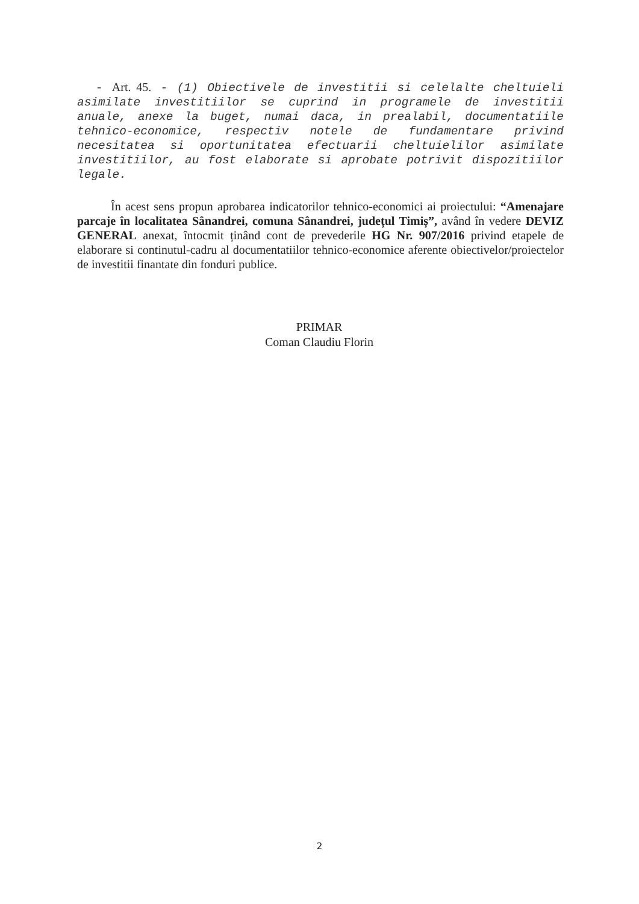- Art. 45. - (1) Obiectivele de investitii si celelalte cheltuieli asimilate investitiilor se cuprind in programele de investitii anuale, anexe la buget, numai daca, in prealabil, documentatiile tehnico-economice, respectiv notele de fundamentare privind necesitatea si oportunitatea efectuarii cheltuielilor asimilate investitiilor, au fost elaborate si aprobate potrivit dispozitiilor legale.
În acest sens propun aprobarea indicatorilor tehnico-economici ai proiectului: “Amenajare parcaje în localitatea Sânandrei, comuna Sânandrei, județul Timiș”, având în vedere DEVIZ GENERAL anexat, întocmit ținând cont de prevederile HG Nr. 907/2016 privind etapele de elaborare si continutul-cadru al documentatiilor tehnico-economice aferente obiectivelor/proiectelor de investitii finantate din fonduri publice.
PRIMAR
Coman Claudiu Florin
2